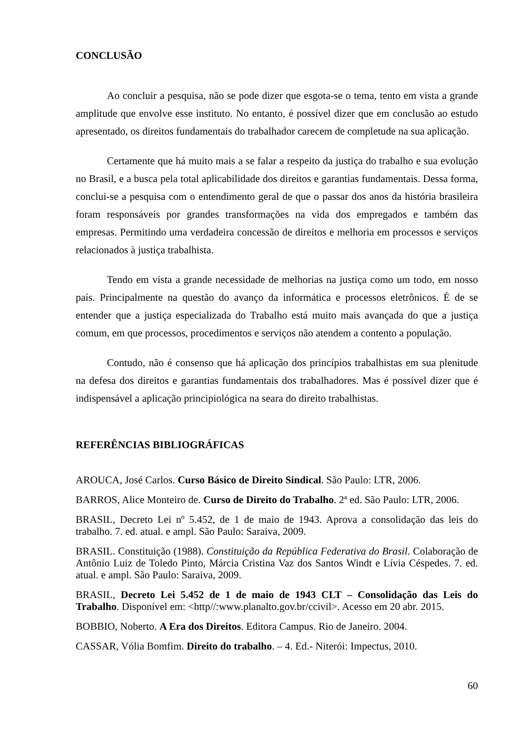CONCLUSÃO
Ao concluir a pesquisa, não se pode dizer que esgota-se o tema, tento em vista a grande amplitude que envolve esse instituto. No entanto, é possível dizer que em conclusão ao estudo apresentado, os direitos fundamentais do trabalhador carecem de completude na sua aplicação.
Certamente que há muito mais a se falar a respeito da justiça do trabalho e sua evolução no Brasil, e a busca pela total aplicabilidade dos direitos e garantias fundamentais. Dessa forma, conclui-se a pesquisa com o entendimento geral de que o passar dos anos da história brasileira foram responsáveis por grandes transformações na vida dos empregados e também das empresas. Permitindo uma verdadeira concessão de direitos e melhoria em processos e serviços relacionados à justiça trabalhista.
Tendo em vista a grande necessidade de melhorias na justiça como um todo, em nosso país. Principalmente na questão do avanço da informática e processos eletrônicos. É de se entender que a justiça especializada do Trabalho está muito mais avançada do que a justiça comum, em que processos, procedimentos e serviços não atendem a contento a população.
Contudo, não é consenso que há aplicação dos princípios trabalhistas em sua plenitude na defesa dos direitos e garantias fundamentais dos trabalhadores. Mas é possível dizer que é indispensável a aplicação principiológica na seara do direito trabalhistas.
REFERÊNCIAS BIBLIOGRÁFICAS
AROUCA, José Carlos. Curso Básico de Direito Sindical. São Paulo: LTR, 2006.
BARROS, Alice Monteiro de. Curso de Direito do Trabalho. 2ª ed. São Paulo: LTR, 2006.
BRASIL, Decreto Lei nº 5.452, de 1 de maio de 1943. Aprova a consolidação das leis do trabalho. 7. ed. atual. e ampl. São Paulo: Saraiva, 2009.
BRASIL. Constituição (1988). Constituição da República Federativa do Brasil. Colaboração de Antônio Luiz de Toledo Pinto, Márcia Cristina Vaz dos Santos Windt e Lívia Céspedes. 7. ed. atual. e ampl. São Paulo: Saraiva, 2009.
BRASIL, Decreto Lei 5.452 de 1 de maio de 1943 CLT – Consolidação das Leis do Trabalho. Disponível em: <http//:www.planalto.gov.br/ccivil>. Acesso em 20 abr. 2015.
BOBBIO, Noberto. A Era dos Direitos. Editora Campus. Rio de Janeiro. 2004.
CASSAR, Vólia Bomfim. Direito do trabalho. – 4. Ed.- Niterói: Impectus, 2010.
60